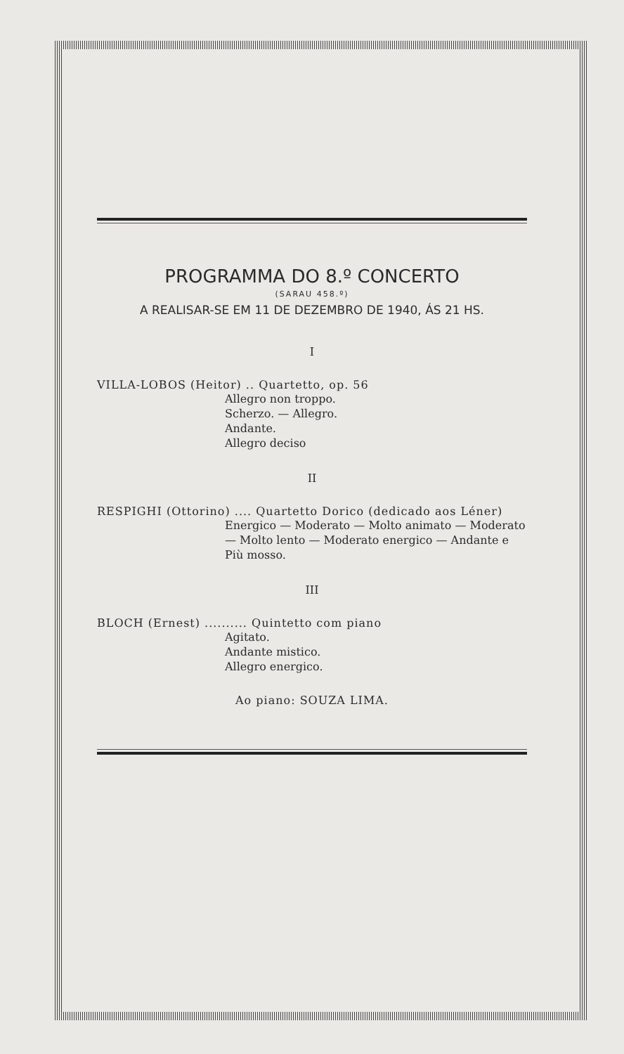PROGRAMMA DO 8.º CONCERTO
(SARAU 458.º)
A REALISAR-SE EM 11 DE DEZEMBRO DE 1940, ÁS 21 HS.
I
VILLA-LOBOS (Heitor) .. Quartetto, op. 56
Allegro non troppo.
Scherzo. — Allegro.
Andante.
Allegro deciso
II
RESPIGHI (Ottorino) .... Quartetto Dorico (dedicado aos Léner)
Energico — Moderato — Molto animato — Moderato — Molto lento — Moderato energico — Andante e Più mosso.
III
BLOCH (Ernest) .......... Quintetto com piano
Agitato.
Andante mistico.
Allegro energico.
Ao piano: SOUZA LIMA.